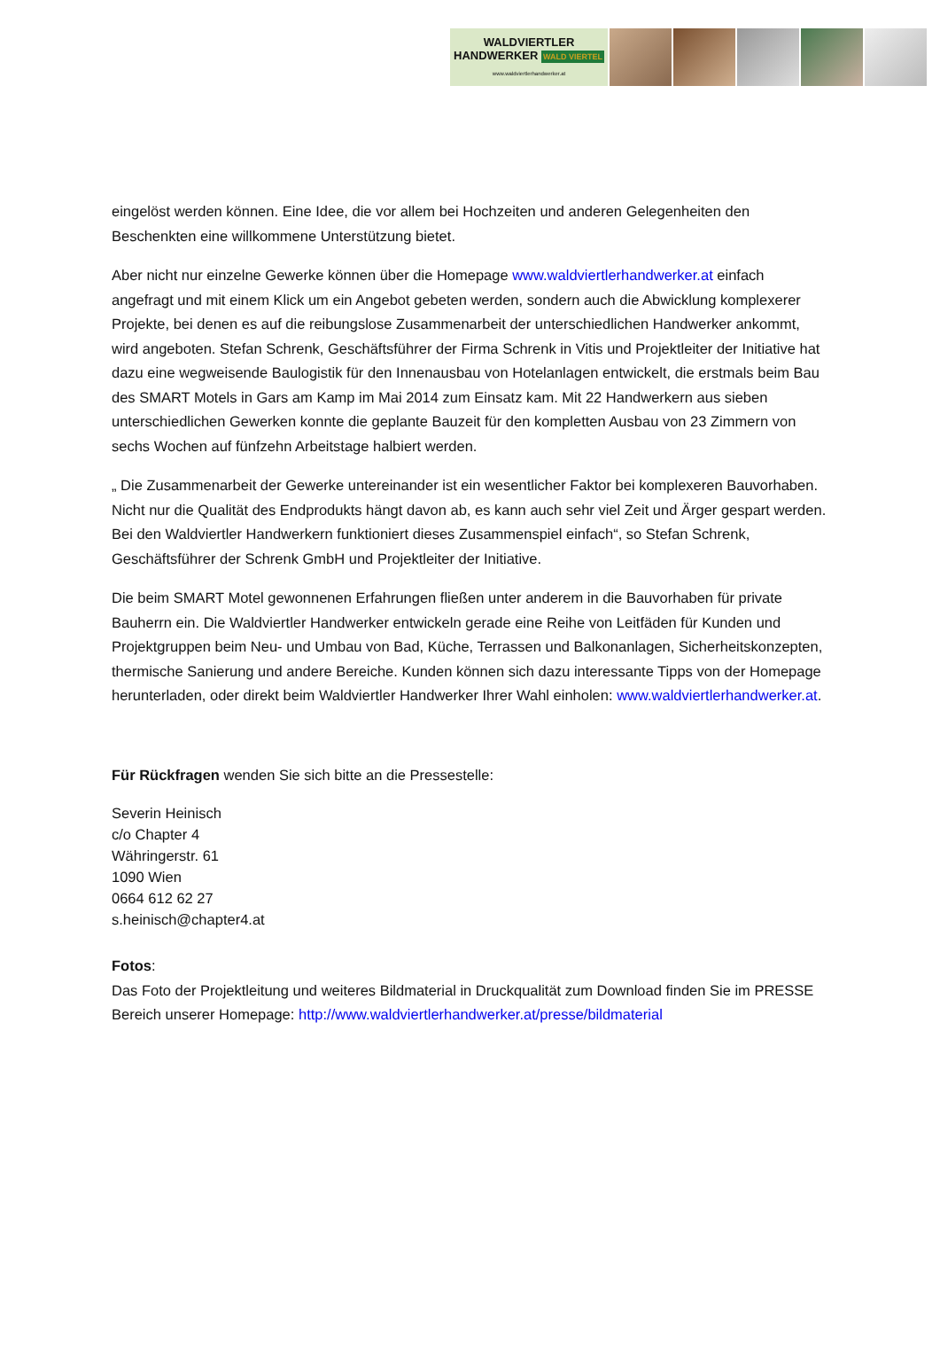WALDVIERTLER
HANDWERKER WALD VIERTEL
www.waldviertlerhandwerker.at
eingelöst werden können. Eine Idee, die vor allem bei Hochzeiten und anderen Gelegenheiten den Beschenkten eine willkommene Unterstützung bietet.
Aber nicht nur einzelne Gewerke können über die Homepage www.waldviertlerhandwerker.at einfach angefragt und mit einem Klick um ein Angebot gebeten werden, sondern auch die Abwicklung komplexerer Projekte, bei denen es auf die reibungslose Zusammenarbeit der unterschiedlichen Handwerker ankommt, wird angeboten. Stefan Schrenk, Geschäftsführer der Firma Schrenk in Vitis und Projektleiter der Initiative hat dazu eine wegweisende Baulogistik für den Innenausbau von Hotelanlagen entwickelt, die erstmals beim Bau des SMART Motels in Gars am Kamp im Mai 2014 zum Einsatz kam. Mit 22 Handwerkern aus sieben unterschiedlichen Gewerken konnte die geplante Bauzeit für den kompletten Ausbau von 23 Zimmern von sechs Wochen auf fünfzehn Arbeitstage halbiert werden.
„ Die Zusammenarbeit der Gewerke untereinander ist ein wesentlicher Faktor bei komplexeren Bauvorhaben. Nicht nur die Qualität des Endprodukts hängt davon ab, es kann auch sehr viel Zeit und Ärger gespart werden. Bei den Waldviertler Handwerkern funktioniert dieses Zusammenspiel einfach“, so Stefan Schrenk, Geschäftsführer der Schrenk GmbH und Projektleiter der Initiative.
Die beim SMART Motel gewonnenen Erfahrungen fließen unter anderem in die Bauvorhaben für private Bauherrn ein. Die Waldviertler Handwerker entwickeln gerade eine Reihe von Leitfäden für Kunden und Projektgruppen beim Neu- und Umbau von Bad, Küche, Terrassen und Balkonanlagen, Sicherheitskonzepten, thermische Sanierung und andere Bereiche. Kunden können sich dazu interessante Tipps von der Homepage herunterladen, oder direkt beim Waldviertler Handwerker Ihrer Wahl einholen: www.waldviertlerhandwerker.at.
Für Rückfragen wenden Sie sich bitte an die Pressestelle:
Severin Heinisch
c/o Chapter 4
Währingerstr. 61
1090 Wien
0664 612 62 27
s.heinisch@chapter4.at
Fotos:
Das Foto der Projektleitung und weiteres Bildmaterial in Druckqualität zum Download finden Sie im PRESSE Bereich unserer Homepage: http://www.waldviertlerhandwerker.at/presse/bildmaterial